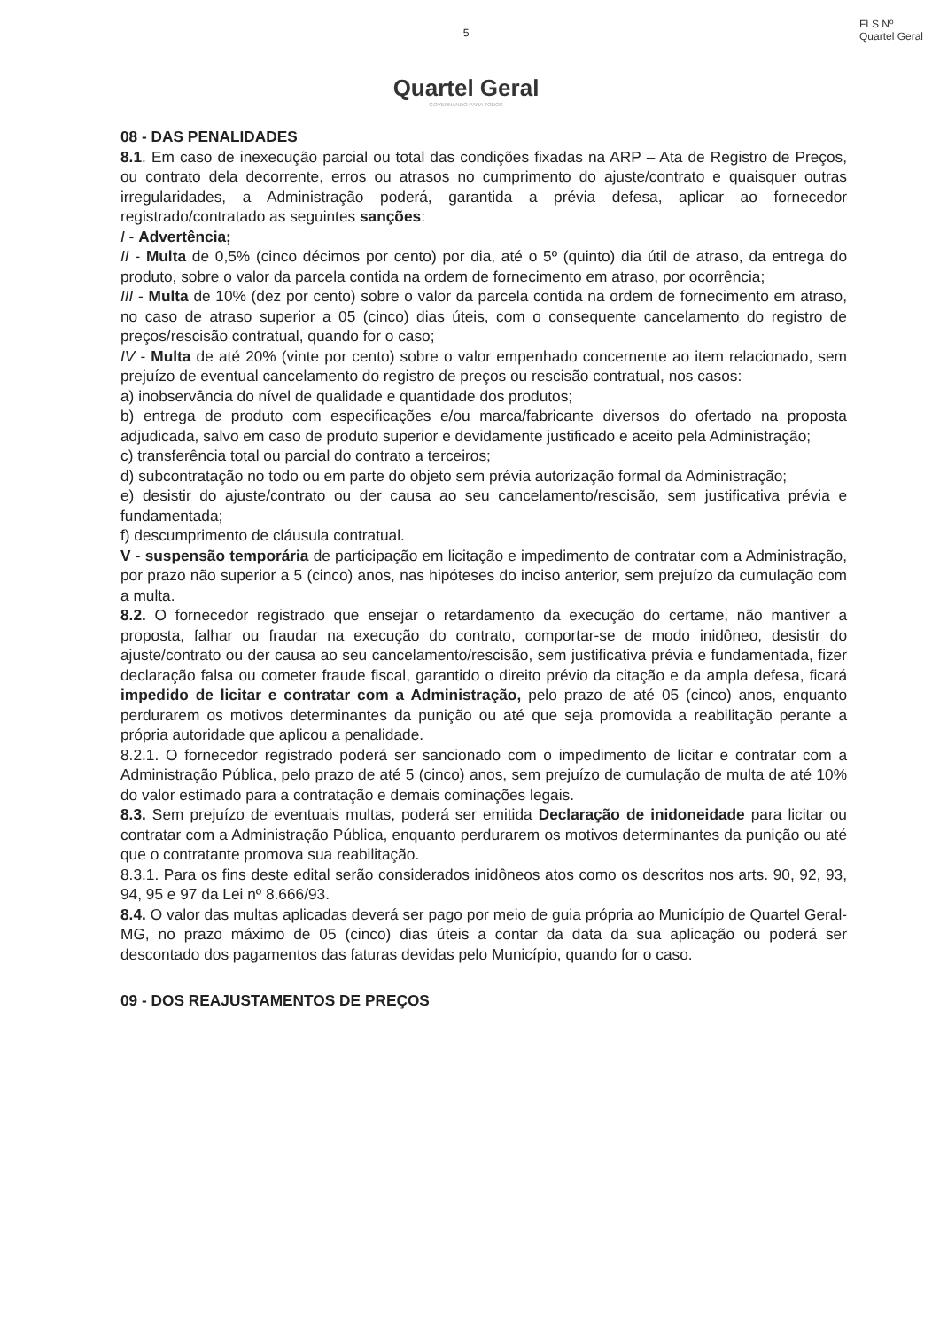FLS Nº
Quartel Geral
5
Quartel Geral
GOVERNANDO PARA TODOS
08 - DAS PENALIDADES
8.1. Em caso de inexecução parcial ou total das condições fixadas na ARP – Ata de Registro de Preços, ou contrato dela decorrente, erros ou atrasos no cumprimento do ajuste/contrato e quaisquer outras irregularidades, a Administração poderá, garantida a prévia defesa, aplicar ao fornecedor registrado/contratado as seguintes sanções:
I - Advertência;
II - Multa de 0,5% (cinco décimos por cento) por dia, até o 5º (quinto) dia útil de atraso, da entrega do produto, sobre o valor da parcela contida na ordem de fornecimento em atraso, por ocorrência;
III - Multa de 10% (dez por cento) sobre o valor da parcela contida na ordem de fornecimento em atraso, no caso de atraso superior a 05 (cinco) dias úteis, com o consequente cancelamento do registro de preços/rescisão contratual, quando for o caso;
IV - Multa de até 20% (vinte por cento) sobre o valor empenhado concernente ao item relacionado, sem prejuízo de eventual cancelamento do registro de preços ou rescisão contratual, nos casos:
a) inobservância do nível de qualidade e quantidade dos produtos;
b) entrega de produto com especificações e/ou marca/fabricante diversos do ofertado na proposta adjudicada, salvo em caso de produto superior e devidamente justificado e aceito pela Administração;
c) transferência total ou parcial do contrato a terceiros;
d) subcontratação no todo ou em parte do objeto sem prévia autorização formal da Administração;
e) desistir do ajuste/contrato ou der causa ao seu cancelamento/rescisão, sem justificativa prévia e fundamentada;
f) descumprimento de cláusula contratual.
V - suspensão temporária de participação em licitação e impedimento de contratar com a Administração, por prazo não superior a 5 (cinco) anos, nas hipóteses do inciso anterior, sem prejuízo da cumulação com a multa.
8.2. O fornecedor registrado que ensejar o retardamento da execução do certame, não mantiver a proposta, falhar ou fraudar na execução do contrato, comportar-se de modo inidôneo, desistir do ajuste/contrato ou der causa ao seu cancelamento/rescisão, sem justificativa prévia e fundamentada, fizer declaração falsa ou cometer fraude fiscal, garantido o direito prévio da citação e da ampla defesa, ficará impedido de licitar e contratar com a Administração, pelo prazo de até 05 (cinco) anos, enquanto perdurarem os motivos determinantes da punição ou até que seja promovida a reabilitação perante a própria autoridade que aplicou a penalidade.
8.2.1. O fornecedor registrado poderá ser sancionado com o impedimento de licitar e contratar com a Administração Pública, pelo prazo de até 5 (cinco) anos, sem prejuízo de cumulação de multa de até 10% do valor estimado para a contratação e demais cominações legais.
8.3. Sem prejuízo de eventuais multas, poderá ser emitida Declaração de inidoneidade para licitar ou contratar com a Administração Pública, enquanto perdurarem os motivos determinantes da punição ou até que o contratante promova sua reabilitação.
8.3.1. Para os fins deste edital serão considerados inidôneos atos como os descritos nos arts. 90, 92, 93, 94, 95 e 97 da Lei nº 8.666/93.
8.4. O valor das multas aplicadas deverá ser pago por meio de guia própria ao Município de Quartel Geral-MG, no prazo máximo de 05 (cinco) dias úteis a contar da data da sua aplicação ou poderá ser descontado dos pagamentos das faturas devidas pelo Município, quando for o caso.
09 - DOS REAJUSTAMENTOS DE PREÇOS